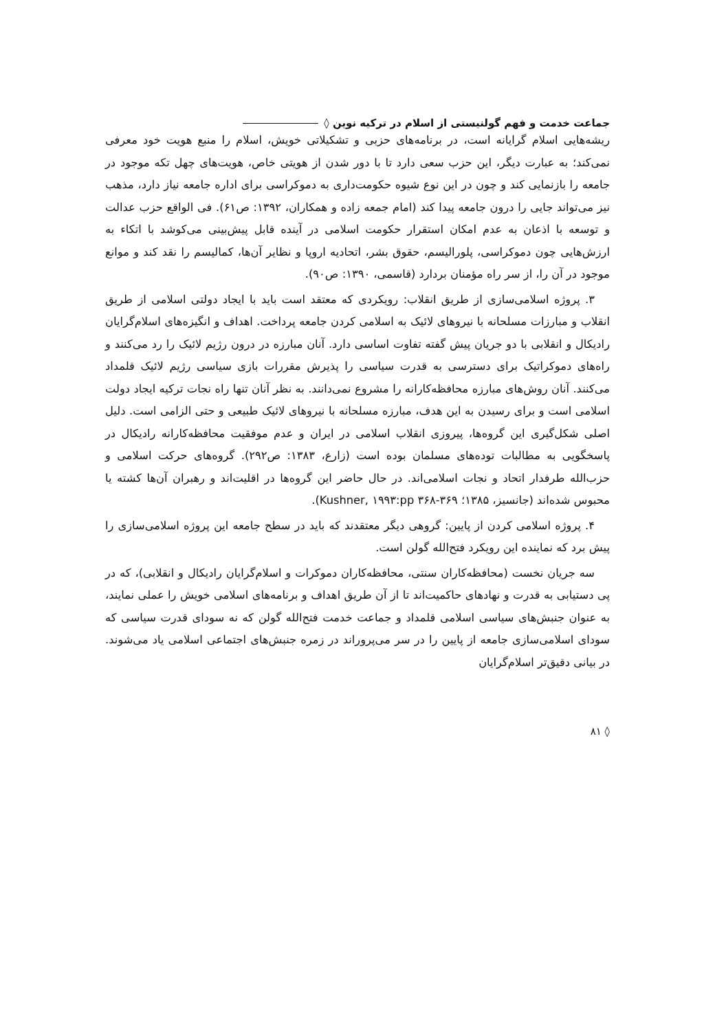جماعت خدمت و فهم گولنیستی از اسلام در ترکیه نوین ◊
ریشه‌هایی اسلام گرایانه است، در برنامه‌های حزبی و تشکیلاتی خویش، اسلام را منبع هویت خود معرفی نمی‌کند؛ به عبارت دیگر، این حزب سعی دارد تا با دور شدن از هویتی خاص، هویت‌های چهل تکه موجود در جامعه را بازنمایی کند و چون در این نوع شیوه حکومت‌داری به دموکراسی برای اداره جامعه نیاز دارد، مذهب نیز می‌تواند جایی را درون جامعه پیدا کند (امام جمعه زاده و همکاران، ۱۳۹۲: ص۶۱). فی الواقع حزب عدالت و توسعه با اذعان به عدم امکان استقرار حکومت اسلامی در آینده قابل پیش‌بینی می‌کوشد با اتکاء به ارزش‌هایی چون دموکراسی، پلورالیسم، حقوق بشر، اتحادیه اروپا و نظایر آن‌ها، کمالیسم را نقد کند و موانع موجود در آن را، از سر راه مؤمنان بردارد (قاسمی، ۱۳۹۰: ص۹۰).
۳. پروژه اسلامی‌سازی از طریق انقلاب: رویکردی که معتقد است باید با ایجاد دولتی اسلامی از طریق انقلاب و مبارزات مسلحانه با نیروهای لائیک به اسلامی کردن جامعه پرداخت. اهداف و انگیزه‌های اسلام‌گرایان رادیکال و انقلابی با دو جریان پیش گفته تفاوت اساسی دارد. آنان مبارزه در درون رژیم لائیک را رد می‌کنند و راه‌های دموکراتیک برای دسترسی به قدرت سیاسی را پذیرش مقررات بازی سیاسی رژیم لائیک قلمداد می‌کنند. آنان روش‌های مبارزه محافظه‌کارانه را مشروع نمی‌دانند. به نظر آنان تنها راه نجات ترکیه ایجاد دولت اسلامی است و برای رسیدن به این هدف، مبارزه مسلحانه با نیروهای لائیک طبیعی و حتی الزامی است. دلیل اصلی شکل‌گیری این گروه‌ها، پیروزی انقلاب اسلامی در ایران و عدم موفقیت محافظه‌کارانه رادیکال در پاسخگویی به مطالبات توده‌های مسلمان بوده است (زارع، ۱۳۸۳: ص۲۹۲). گروه‌های حرکت اسلامی و حزب‌الله طرفدار اتحاد و نجات اسلامی‌اند. در حال حاضر این گروه‌ها در اقلیت‌اند و رهبران آن‌ها کشته یا محبوس شده‌اند (جانسیز، ۱۳۸۵؛ Kushner, ۱۹۹۳:pp ۳۶۸-۳۶۹).
۴. پروژه اسلامی کردن از پایین: گروهی دیگر معتقدند که باید در سطح جامعه این پروژه اسلامی‌سازی را پیش برد که نماینده این رویکرد فتح‌الله گولن است.
سه جریان نخست (محافظه‌کاران سنتی، محافظه‌کاران دموکرات و اسلام‌گرایان رادیکال و انقلابی)، که در پی دستیابی به قدرت و نهادهای حاکمیت‌اند تا از آن طریق اهداف و برنامه‌های اسلامی خویش را عملی نمایند، به عنوان جنبش‌های سیاسی اسلامی قلمداد و جماعت خدمت فتح‌الله گولن که نه سودای قدرت سیاسی که سودای اسلامی‌سازی جامعه از پایین را در سر می‌پروراند در زمره جنبش‌های اجتماعی اسلامی یاد می‌شوند. در بیانی دقیق‌تر اسلام‌گرایان
◊ ۸۱